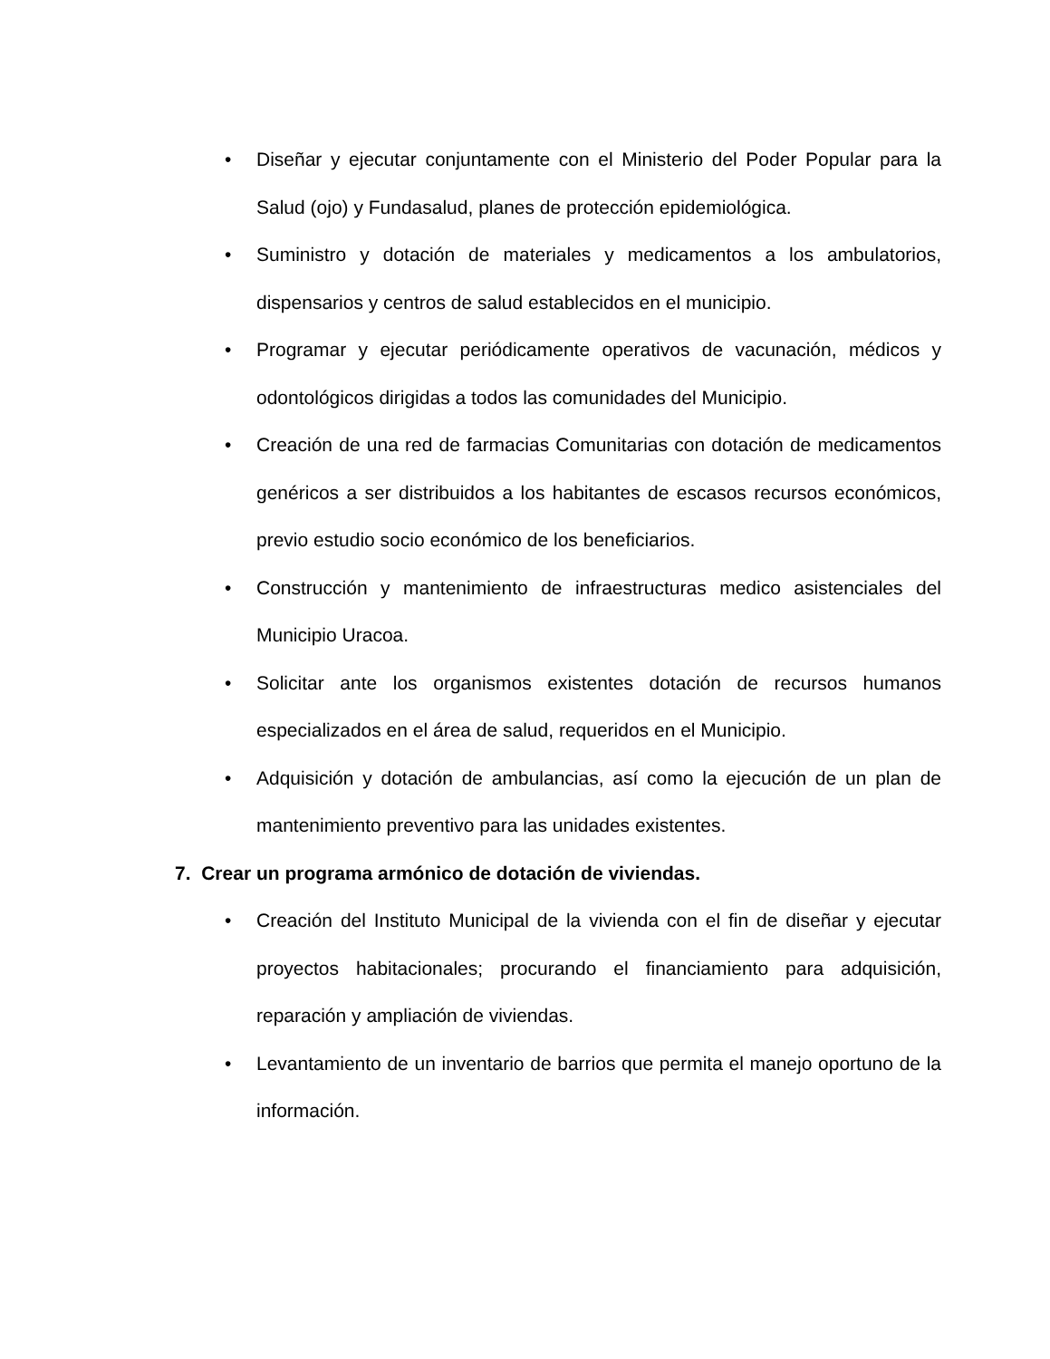• Diseñar y ejecutar conjuntamente con el Ministerio del Poder Popular para la Salud (ojo) y Fundasalud, planes de protección epidemiológica.
• Suministro y dotación de materiales y medicamentos a los ambulatorios, dispensarios y centros de salud establecidos en el municipio.
• Programar y ejecutar periódicamente operativos de vacunación, médicos y odontológicos dirigidas a todos las comunidades del Municipio.
• Creación de una red de farmacias Comunitarias con dotación de medicamentos genéricos a ser distribuidos a los habitantes de escasos recursos económicos, previo estudio socio económico de los beneficiarios.
• Construcción y mantenimiento de infraestructuras medico asistenciales del Municipio Uracoa.
• Solicitar ante los organismos existentes dotación de recursos humanos especializados en el área de salud, requeridos en el Municipio.
• Adquisición y dotación de ambulancias, así como la ejecución de un plan de mantenimiento preventivo para las unidades existentes.
7. Crear un programa armónico de dotación de viviendas.
• Creación del Instituto Municipal de la vivienda con el fin de diseñar y ejecutar proyectos habitacionales; procurando el financiamiento para adquisición, reparación y ampliación de viviendas.
• Levantamiento de un inventario de barrios que permita el manejo oportuno de la información.